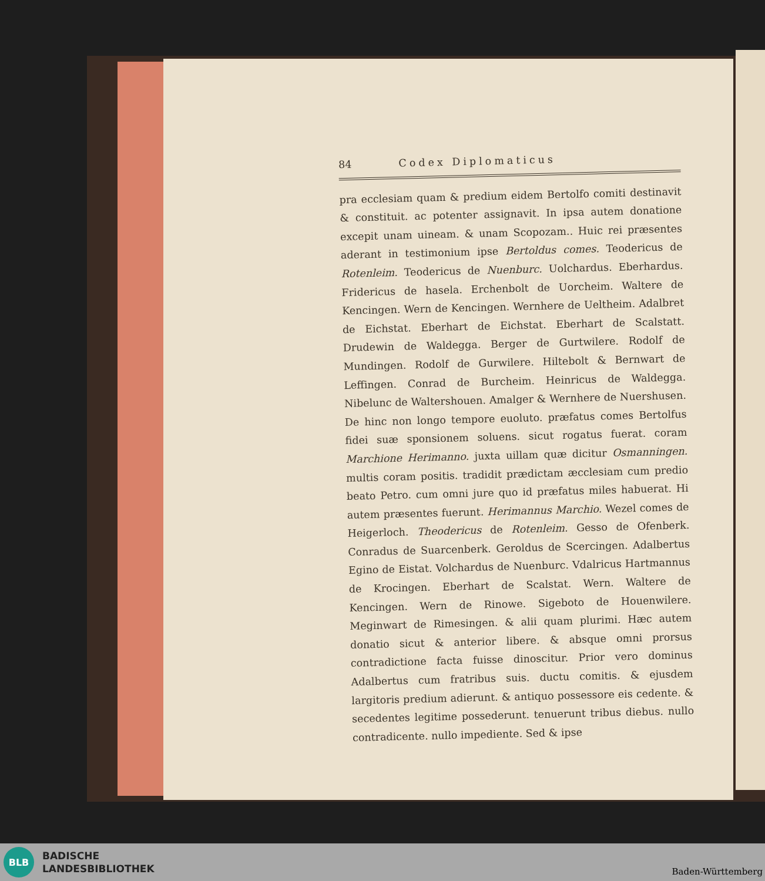84 Codex Diplomaticus
pra ecclesiam quam & predium eidem Bertolfo comiti destinavit & constituit. ac potenter assignavit. In ipsa autem donatione excepit unam uineam. & unam Scopozam.. Huic rei præsentes aderant in testimonium ipse Bertoldus comes. Teodericus de Rotenleim. Teodericus de Nuenburc. Uolchardus. Eberhardus. Fridericus de hasela. Erchenbolt de Uorcheim. Waltere de Kencingen. Wern de Kencingen. Wernhere de Ueltheim. Adalbret de Eichstat. Eberhart de Eichstat. Eberhart de Scalstatt. Drudewin de Waldegga. Berger de Gurtwilere. Rodolf de Mundingen. Rodolf de Gurwilere. Hiltebolt & Bernwart de Leffingen. Conrad de Burcheim. Heinricus de Waldegga. Nibelunc de Waltershouen. Amalger & Wernhere de Nuershusen. De hinc non longo tempore euoluto. præfatus comes Bertolfus fidei suæ sponsionem soluens. sicut rogatus fuerat. coram Marchione Herimanno. juxta uillam quæ dicitur Osmanningen. multis coram positis. tradidit prædictam æcclesiam cum predio beato Petro. cum omni jure quo id præfatus miles habuerat. Hi autem præsentes fuerunt. Herimannus Marchio. Wezel comes de Heigerloch. Theodericus de Rotenleim. Gesso de Ofenberk. Conradus de Suarcenberk. Geroldus de Scercingen. Adalbertus Egino de Eistat. Volchardus de Nuenburc. Vdalricus Hartmannus de Krocingen. Eberhart de Scalstat. Wern. Waltere de Kencingen. Wern de Rinowe. Sigeboto de Houenwilere. Meginwart de Rimesingen. & alii quam plurimi. Hæc autem donatio sicut & anterior libere. & absque omni prorsus contradictione facta fuisse dinoscitur. Prior vero dominus Adalbertus cum fratribus suis. ductu comitis. & ejusdem largitoris predium adierunt. & antiquo possessore eis cedente. & secedentes legitime possederunt. tenuerunt tribus diebus. nullo contradicente. nullo impediente. Sed & ipse
BLB
BADISCHE
LANDESBIBLIOTHEK
Baden-Württemberg